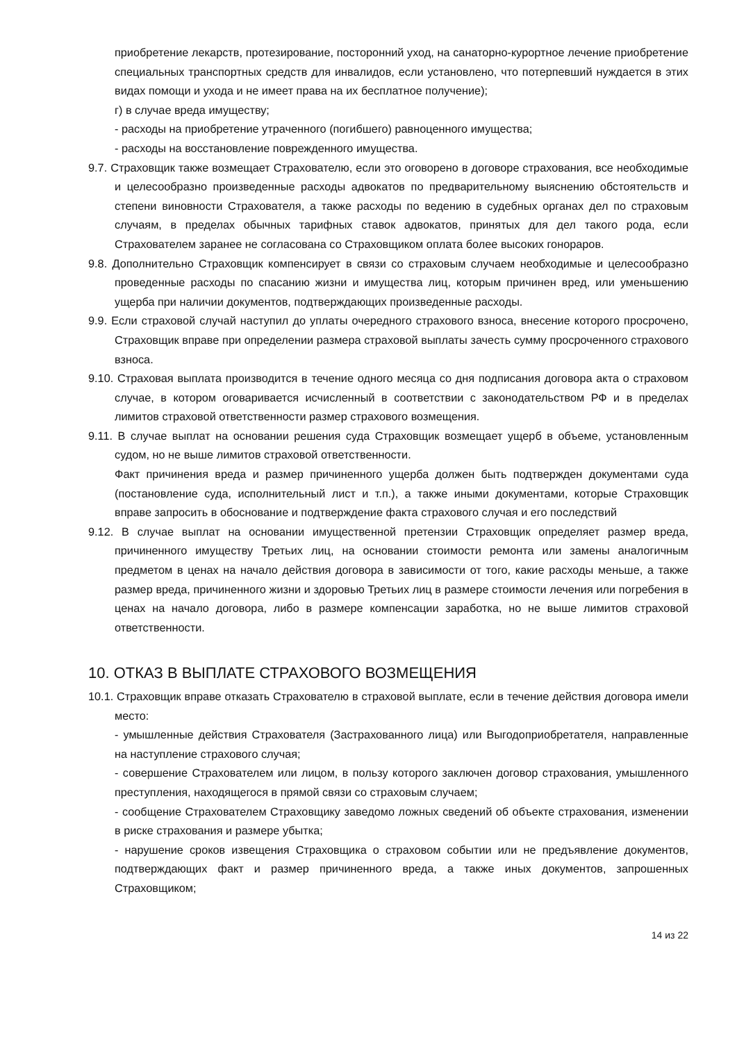приобретение лекарств, протезирование, посторонний уход, на санаторно-курортное лечение приобретение специальных транспортных средств для инвалидов, если установлено, что потерпевший нуждается в этих видах помощи и ухода и не имеет права на их бесплатное получение);
г) в случае вреда имуществу;
- расходы на приобретение утраченного (погибшего) равноценного имущества;
- расходы на восстановление поврежденного имущества.
9.7. Страховщик также возмещает Страхователю, если это оговорено в договоре страхования, все необходимые и целесообразно произведенные расходы адвокатов по предварительному выяснению обстоятельств и степени виновности Страхователя, а также расходы по ведению в судебных органах дел по страховым случаям, в пределах обычных тарифных ставок адвокатов, принятых для дел такого рода, если Страхователем заранее не согласована со Страховщиком оплата более высоких гонораров.
9.8. Дополнительно Страховщик компенсирует в связи со страховым случаем необходимые и целесообразно проведенные расходы по спасанию жизни и имущества лиц, которым причинен вред, или уменьшению ущерба при наличии документов, подтверждающих произведенные расходы.
9.9. Если страховой случай наступил до уплаты очередного страхового взноса, внесение которого просрочено, Страховщик вправе при определении размера страховой выплаты зачесть сумму просроченного страхового взноса.
9.10. Страховая выплата производится в течение одного месяца со дня подписания договора акта о страховом случае, в котором оговаривается исчисленный в соответствии с законодательством РФ и в пределах лимитов страховой ответственности размер страхового возмещения.
9.11. В случае выплат на основании решения суда Страховщик возмещает ущерб в объеме, установленным судом, но не выше лимитов страховой ответственности.
Факт причинения вреда и размер причиненного ущерба должен быть подтвержден документами суда (постановление суда, исполнительный лист и т.п.), а также иными документами, которые Страховщик вправе запросить в обоснование и подтверждение факта страхового случая и его последствий
9.12. В случае выплат на основании имущественной претензии Страховщик определяет размер вреда, причиненного имуществу Третьих лиц, на основании стоимости ремонта или замены аналогичным предметом в ценах на начало действия договора в зависимости от того, какие расходы меньше, а также размер вреда, причиненного жизни и здоровью Третьих лиц в размере стоимости лечения или погребения в ценах на начало договора, либо в размере компенсации заработка, но не выше лимитов страховой ответственности.
10. ОТКАЗ В ВЫПЛАТЕ СТРАХОВОГО ВОЗМЕЩЕНИЯ
10.1. Страховщик вправе отказать Страхователю в страховой выплате, если в течение действия договора имели место:
- умышленные действия Страхователя (Застрахованного лица) или Выгодоприобретателя, направленные на наступление страхового случая;
- совершение Страхователем или лицом, в пользу которого заключен договор страхования, умышленного преступления, находящегося в прямой связи со страховым случаем;
- сообщение Страхователем Страховщику заведомо ложных сведений об объекте страхования, изменении в риске страхования и размере убытка;
- нарушение сроков извещения Страховщика о страховом событии или не предъявление документов, подтверждающих факт и размер причиненного вреда, а также иных документов, запрошенных Страховщиком;
14 из 22